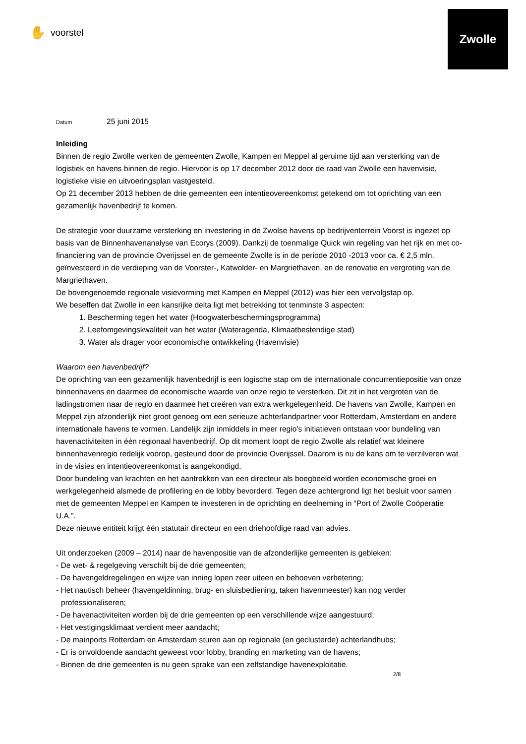Zwolle
✋ voorstel
Datum 25 juni 2015
Inleiding
Binnen de regio Zwolle werken de gemeenten Zwolle, Kampen en Meppel al geruime tijd aan versterking van de logistiek en havens binnen de regio. Hiervoor is op 17 december 2012 door de raad van Zwolle een havenvisie, logistieke visie en uitvoeringsplan vastgesteld.
Op 21 december 2013 hebben de drie gemeenten een intentieovereenkomst getekend om tot oprichting van een gezamenlijk havenbedrijf te komen.
De strategie voor duurzame versterking en investering in de Zwolse havens op bedrijventerrein Voorst is ingezet op basis van de Binnenhavenanalyse van Ecorys (2009). Dankzij de toenmalige Quick win regeling van het rijk en met co-financiering van de provincie Overijssel en de gemeente Zwolle is in de periode 2010 -2013 voor ca. € 2,5 mln. geïnvesteerd in de verdieping van de Voorster-, Katwolder- en Margriethaven, en de renovatie en vergroting van de Margriethaven.
De bovengenoemde regionale visievorming met Kampen en Meppel (2012) was hier een vervolgstap op.
We beseffen dat Zwolle in een kansrijke delta ligt met betrekking tot tenminste 3 aspecten:
1. Bescherming tegen het water (Hoogwaterbeschermingsprogramma)
2. Leefomgevingskwaliteit van het water (Wateragenda, Klimaatbestendige stad)
3. Water als drager voor economische ontwikkeling (Havenvisie)
Waarom een havenbedrijf?
De oprichting van een gezamenlijk havenbedrijf is een logische stap om de internationale concurrentiepositie van onze binnenhavens en daarmee de economische waarde van onze regio te versterken. Dit zit in het vergroten van de ladingstromen naar de regio en daarmee het creëren van extra werkgelegenheid. De havens van Zwolle, Kampen en Meppel zijn afzonderlijk niet groot genoeg om een serieuze achterlandpartner voor Rotterdam, Amsterdam en andere internationale havens te vormen. Landelijk zijn inmiddels in meer regio’s initiatieven ontstaan voor bundeling van havenactiviteiten in één regionaal havenbedrijf. Op dit moment loopt de regio Zwolle als relatief wat kleinere binnenhavenregio redelijk voorop, gesteund door de provincie Overijssel. Daarom is nu de kans om te verzilveren wat in de visies en intentieovereenkomst is aangekondigd.
Door bundeling van krachten en het aantrekken van een directeur als boegbeeld worden economische groei en werkgelegenheid alsmede de profilering en de lobby bevorderd. Tegen deze achtergrond ligt het besluit voor samen met de gemeenten Meppel en Kampen te investeren in de oprichting en deelneming in “Port of Zwolle Coöperatie U.A.”.
Deze nieuwe entiteit krijgt één statutair directeur en een driehoofdige raad van advies.
Uit onderzoeken (2009 – 2014) naar de havenpositie van de afzonderlijke gemeenten is gebleken:
- De wet- & regelgeving verschilt bij de drie gemeenten;
- De havengeldregelingen en wijze van inning lopen zeer uiteen en behoeven verbetering;
- Het nautisch beheer (havengeldinning, brug- en sluisbediening, taken havenmeester) kan nog verder professionaliseren;
- De havenactiviteiten worden bij de drie gemeenten op een verschillende wijze aangestuurd;
- Het vestigingsklimaat verdient meer aandacht;
- De mainports Rotterdam en Amsterdam sturen aan op regionale (en geclusterde) achterlandhubs;
- Er is onvoldoende aandacht geweest voor lobby, branding en marketing van de havens;
- Binnen de drie gemeenten is nu geen sprake van een zelfstandige havenexploitatie.
2/8